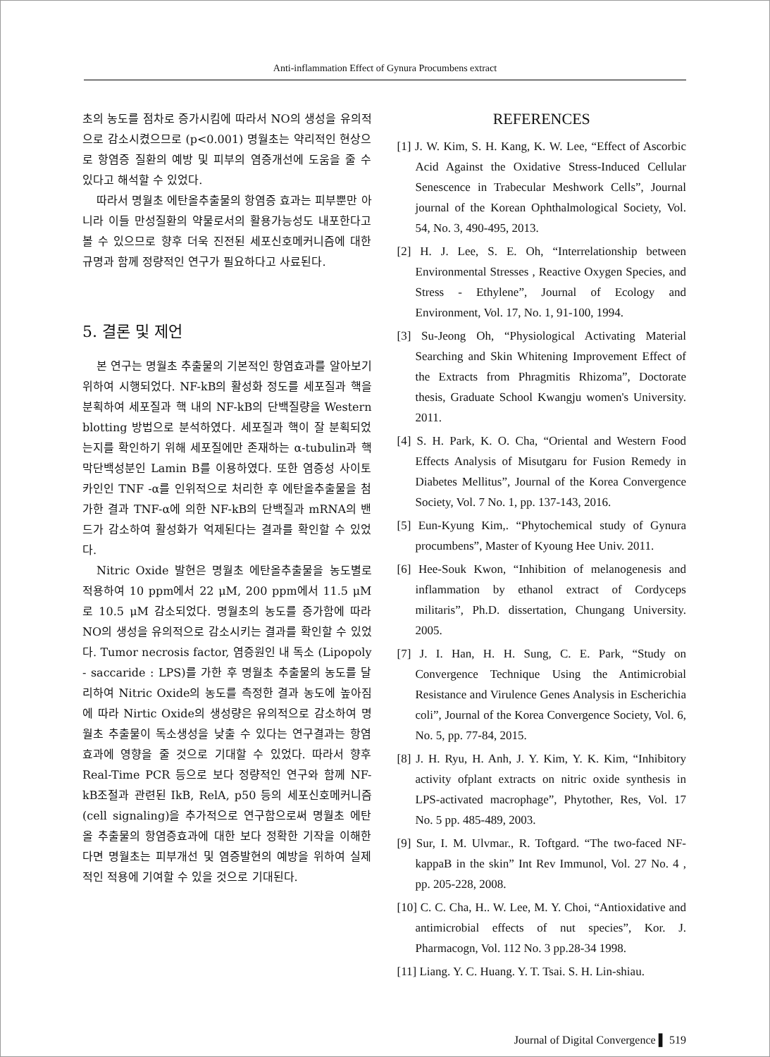Anti-inflammation Effect of Gynura Procumbens extract
초의 농도를 점차로 증가시킴에 따라서 NO의 생성을 유의적으로 감소시켰으므로 (p<0.001) 명월초는 약리적인 현상으로 항염증 질환의 예방 및 피부의 염증개선에 도움을 줄 수 있다고 해석할 수 있었다.
따라서 명월초 에탄올추출물의 항염증 효과는 피부뿐만 아니라 이들 만성질환의 약물로서의 활용가능성도 내포한다고 볼 수 있으므로 향후 더욱 진전된 세포신호메커니즘에 대한 규명과 함께 정량적인 연구가 필요하다고 사료된다.
5. 결론 및 제언
본 연구는 명월초 추출물의 기본적인 항염효과를 알아보기 위하여 시행되었다. NF-kB의 활성화 정도를 세포질과 핵을 분획하여 세포질과 핵 내의 NF-kB의 단백질량을 Western blotting 방법으로 분석하였다. 세포질과 핵이 잘 분획되었는지를 확인하기 위해 세포질에만 존재하는 α-tubulin과 핵막단백성분인 Lamin B를 이용하였다. 또한 염증성 사이토카인인 TNF -α를 인위적으로 처리한 후 에탄올추출물을 첨가한 결과 TNF-α에 의한 NF-kB의 단백질과 mRNA의 밴드가 감소하여 활성화가 억제된다는 결과를 확인할 수 있었다.
Nitric Oxide 발현은 명월초 에탄올추출물을 농도별로 적용하여 10 ppm에서 22 μM, 200 ppm에서 11.5 μM로 10.5 μM 감소되었다. 명월초의 농도를 증가함에 따라 NO의 생성을 유의적으로 감소시키는 결과를 확인할 수 있었다. Tumor necrosis factor, 염증원인 내 독소 (Lipopoly - saccaride : LPS)를 가한 후 명월초 추출물의 농도를 달리하여 Nitric Oxide의 농도를 측정한 결과 농도에 높아짐에 따라 Nirtic Oxide의 생성량은 유의적으로 감소하여 명월초 추출물이 독소생성을 낮출 수 있다는 연구결과는 항염효과에 영향을 줄 것으로 기대할 수 있었다. 따라서 향후 Real-Time PCR 등으로 보다 정량적인 연구와 함께 NF-kB조절과 관련된 IkB, RelA, p50 등의 세포신호메커니즘(cell signaling)을 추가적으로 연구함으로써 명월초 에탄올 추출물의 항염증효과에 대한 보다 정확한 기작을 이해한다면 명월초는 피부개선 및 염증발현의 예방을 위하여 실제적인 적용에 기여할 수 있을 것으로 기대된다.
REFERENCES
[1] J. W. Kim, S. H. Kang, K. W. Lee, “Effect of Ascorbic Acid Against the Oxidative Stress-Induced Cellular Senescence in Trabecular Meshwork Cells”, Journal journal of the Korean Ophthalmological Society, Vol. 54, No. 3, 490-495, 2013.
[2] H. J. Lee, S. E. Oh, “Interrelationship between Environmental Stresses , Reactive Oxygen Species, and Stress - Ethylene”, Journal of Ecology and Environment, Vol. 17, No. 1, 91-100, 1994.
[3] Su-Jeong Oh, “Physiological Activating Material Searching and Skin Whitening Improvement Effect of the Extracts from Phragmitis Rhizoma”, Doctorate thesis, Graduate School Kwangju women's University. 2011.
[4] S. H. Park, K. O. Cha, “Oriental and Western Food Effects Analysis of Misutgaru for Fusion Remedy in Diabetes Mellitus”, Journal of the Korea Convergence Society, Vol. 7 No. 1, pp. 137-143, 2016.
[5] Eun-Kyung Kim,. “Phytochemical study of Gynura procumbens”, Master of Kyoung Hee Univ. 2011.
[6] Hee-Souk Kwon, “Inhibition of melanogenesis and inflammation by ethanol extract of Cordyceps militaris”, Ph.D. dissertation, Chungang University. 2005.
[7] J. I. Han, H. H. Sung, C. E. Park, “Study on Convergence Technique Using the Antimicrobial Resistance and Virulence Genes Analysis in Escherichia coli”, Journal of the Korea Convergence Society, Vol. 6, No. 5, pp. 77-84, 2015.
[8] J. H. Ryu, H. Anh, J. Y. Kim, Y. K. Kim, “Inhibitory activity ofplant extracts on nitric oxide synthesis in LPS-activated macrophage”, Phytother, Res, Vol. 17 No. 5 pp. 485-489, 2003.
[9] Sur, I. M. Ulvmar., R. Toftgard. “The two-faced NF-kappaB in the skin” Int Rev Immunol, Vol. 27 No. 4 , pp. 205-228, 2008.
[10] C. C. Cha, H.. W. Lee, M. Y. Choi, “Antioxidative and antimicrobial effects of nut species”, Kor. J. Pharmacogn, Vol. 112 No. 3 pp.28-34 1998.
[11] Liang. Y. C. Huang. Y. T. Tsai. S. H. Lin-shiau.
Journal of Digital Convergence ▌ 519